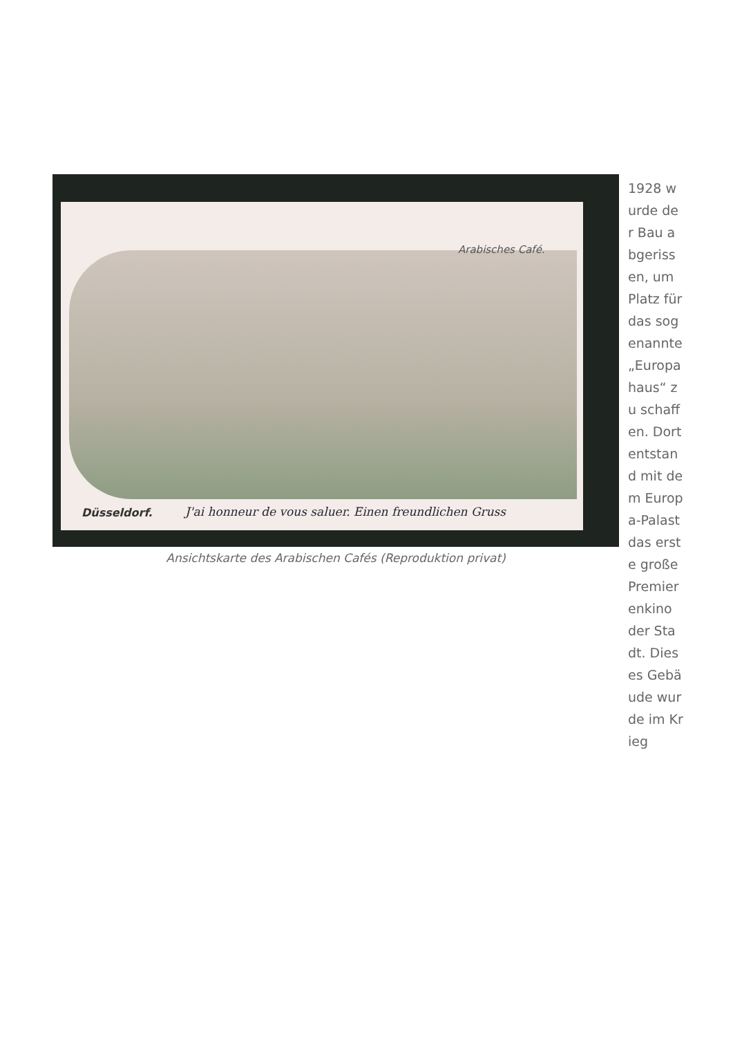Arabisches Café.
Düsseldorf.
J'ai honneur de vous saluer. Einen freundlichen Gruss
Ansichtskarte des Arabischen Cafés (Reproduktion privat)
1928 wurde der Bau abgerissen, um Platz für das sogenannte „Europahaus“ zu schaffen. Dort entstand mit dem Europa-Palast das erste große Premierenkino der Stadt. Dieses Gebäude wurde im Krieg